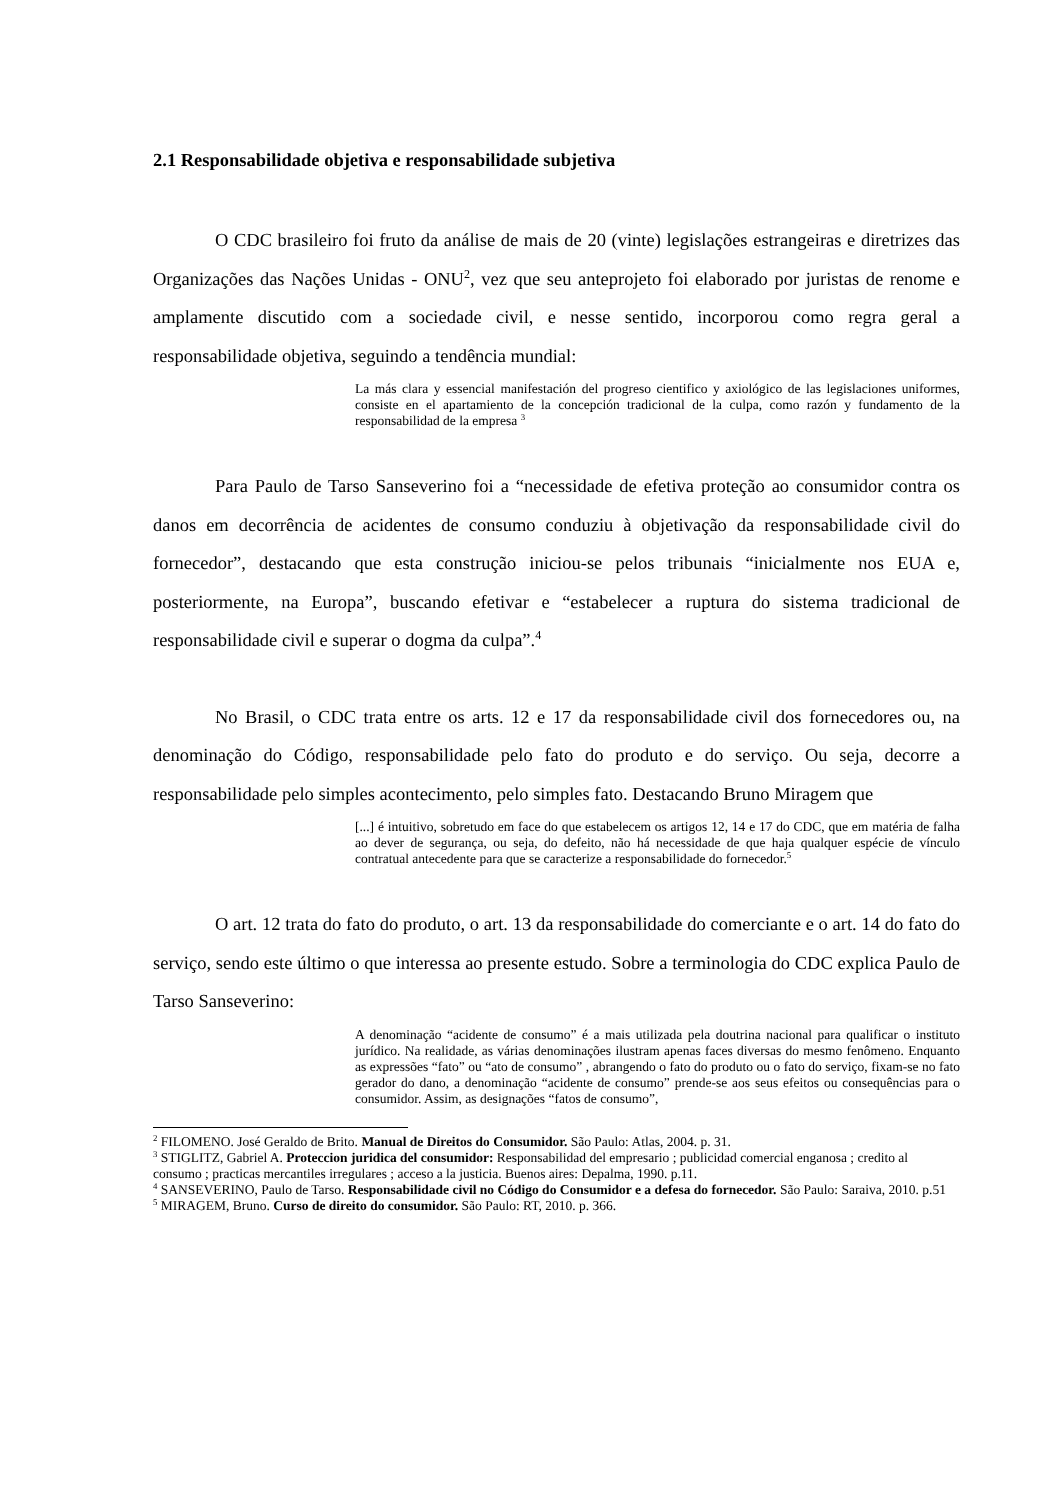2.1 Responsabilidade objetiva e responsabilidade subjetiva
O CDC brasileiro foi fruto da análise de mais de 20 (vinte) legislações estrangeiras e diretrizes das Organizações das Nações Unidas - ONU<sup>2</sup>, vez que seu anteprojeto foi elaborado por juristas de renome e amplamente discutido com a sociedade civil, e nesse sentido, incorporou como regra geral a responsabilidade objetiva, seguindo a tendência mundial:
La más clara y essencial manifestación del progreso cientifico y axiológico de las legislaciones uniformes, consiste en el apartamiento de la concepción tradicional de la culpa, como razón y fundamento de la responsabilidad de la empresa <sup>3</sup>
Para Paulo de Tarso Sanseverino foi a “necessidade de efetiva proteção ao consumidor contra os danos em decorrência de acidentes de consumo conduziu à objetivação da responsabilidade civil do fornecedor”, destacando que esta construção iniciou-se pelos tribunais “inicialmente nos EUA e, posteriormente, na Europa”, buscando efetivar e “estabelecer a ruptura do sistema tradicional de responsabilidade civil e superar o dogma da culpa”.<sup>4</sup>
No Brasil, o CDC trata entre os arts. 12 e 17 da responsabilidade civil dos fornecedores ou, na denominação do Código, responsabilidade pelo fato do produto e do serviço. Ou seja, decorre a responsabilidade pelo simples acontecimento, pelo simples fato. Destacando Bruno Miragem que
[...] é intuitivo, sobretudo em face do que estabelecem os artigos 12, 14 e 17 do CDC, que em matéria de falha ao dever de segurança, ou seja, do defeito, não há necessidade de que haja qualquer espécie de vínculo contratual antecedente para que se caracterize a responsabilidade do fornecedor.<sup>5</sup>
O art. 12 trata do fato do produto, o art. 13 da responsabilidade do comerciante e o art. 14 do fato do serviço, sendo este último o que interessa ao presente estudo. Sobre a terminologia do CDC explica Paulo de Tarso Sanseverino:
A denominação “acidente de consumo” é a mais utilizada pela doutrina nacional para qualificar o instituto jurídico. Na realidade, as várias denominações ilustram apenas faces diversas do mesmo fenômeno. Enquanto as expressões “fato” ou “ato de consumo” , abrangendo o fato do produto ou o fato do serviço, fixam-se no fato gerador do dano, a denominação “acidente de consumo” prende-se aos seus efeitos ou consequências para o consumidor. Assim, as designações “fatos de consumo”,
<sup>2</sup> FILOMENO. José Geraldo de Brito. Manual de Direitos do Consumidor. São Paulo: Atlas, 2004. p. 31.
<sup>3</sup> STIGLITZ, Gabriel A. Proteccion juridica del consumidor: Responsabilidad del empresario ; publicidad comercial enganosa ; credito al consumo ; practicas mercantiles irregulares ; acceso a la justicia. Buenos aires: Depalma, 1990. p.11.
<sup>4</sup> SANSEVERINO, Paulo de Tarso. Responsabilidade civil no Código do Consumidor e a defesa do fornecedor. São Paulo: Saraiva, 2010. p.51
<sup>5</sup> MIRAGEM, Bruno. Curso de direito do consumidor. São Paulo: RT, 2010. p. 366.